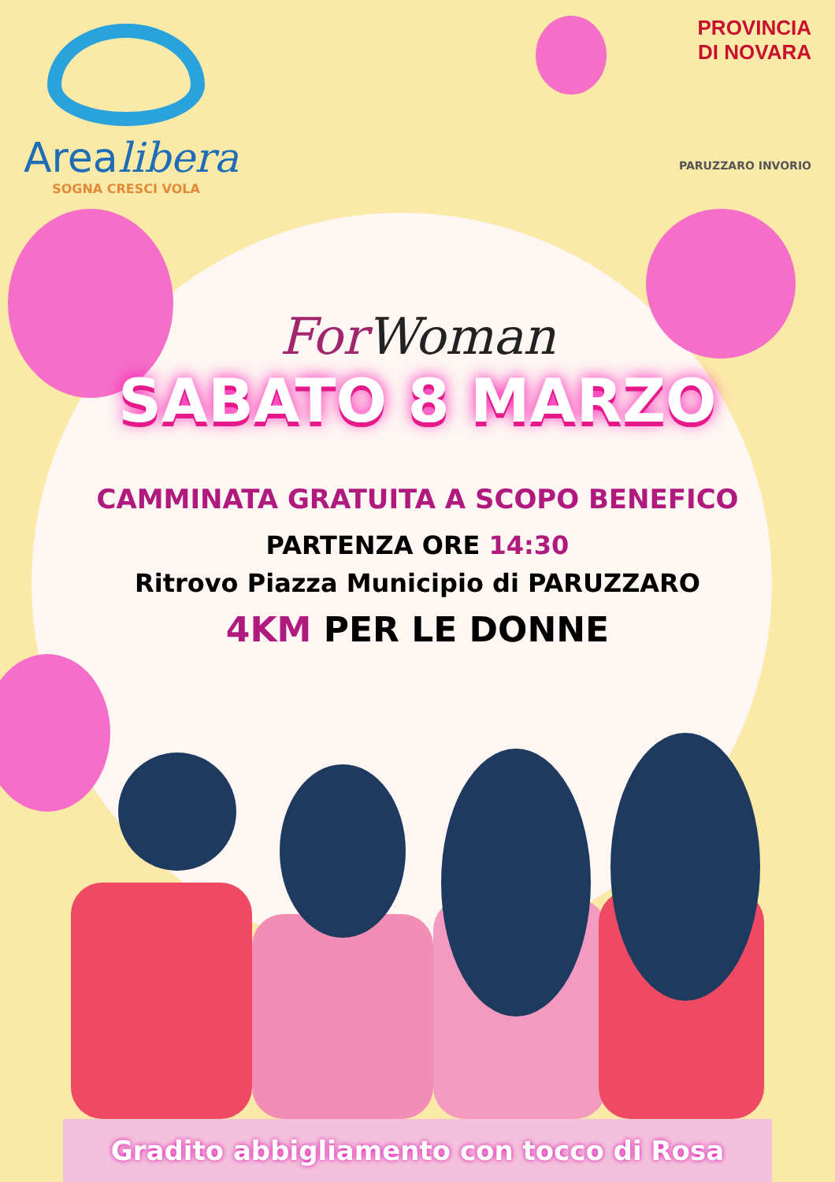Arealibera
SOGNA CRESCI VOLA
PROVINCIA
DI NOVARA
PARUZZARO INVORIO
For Woman
SABATO 8 MARZO
CAMMINATA GRATUITA A SCOPO BENEFICO
PARTENZA ORE 14:30
Ritrovo Piazza Municipio di PARUZZARO
4KM PER LE DONNE
Gradito abbigliamento con tocco di Rosa